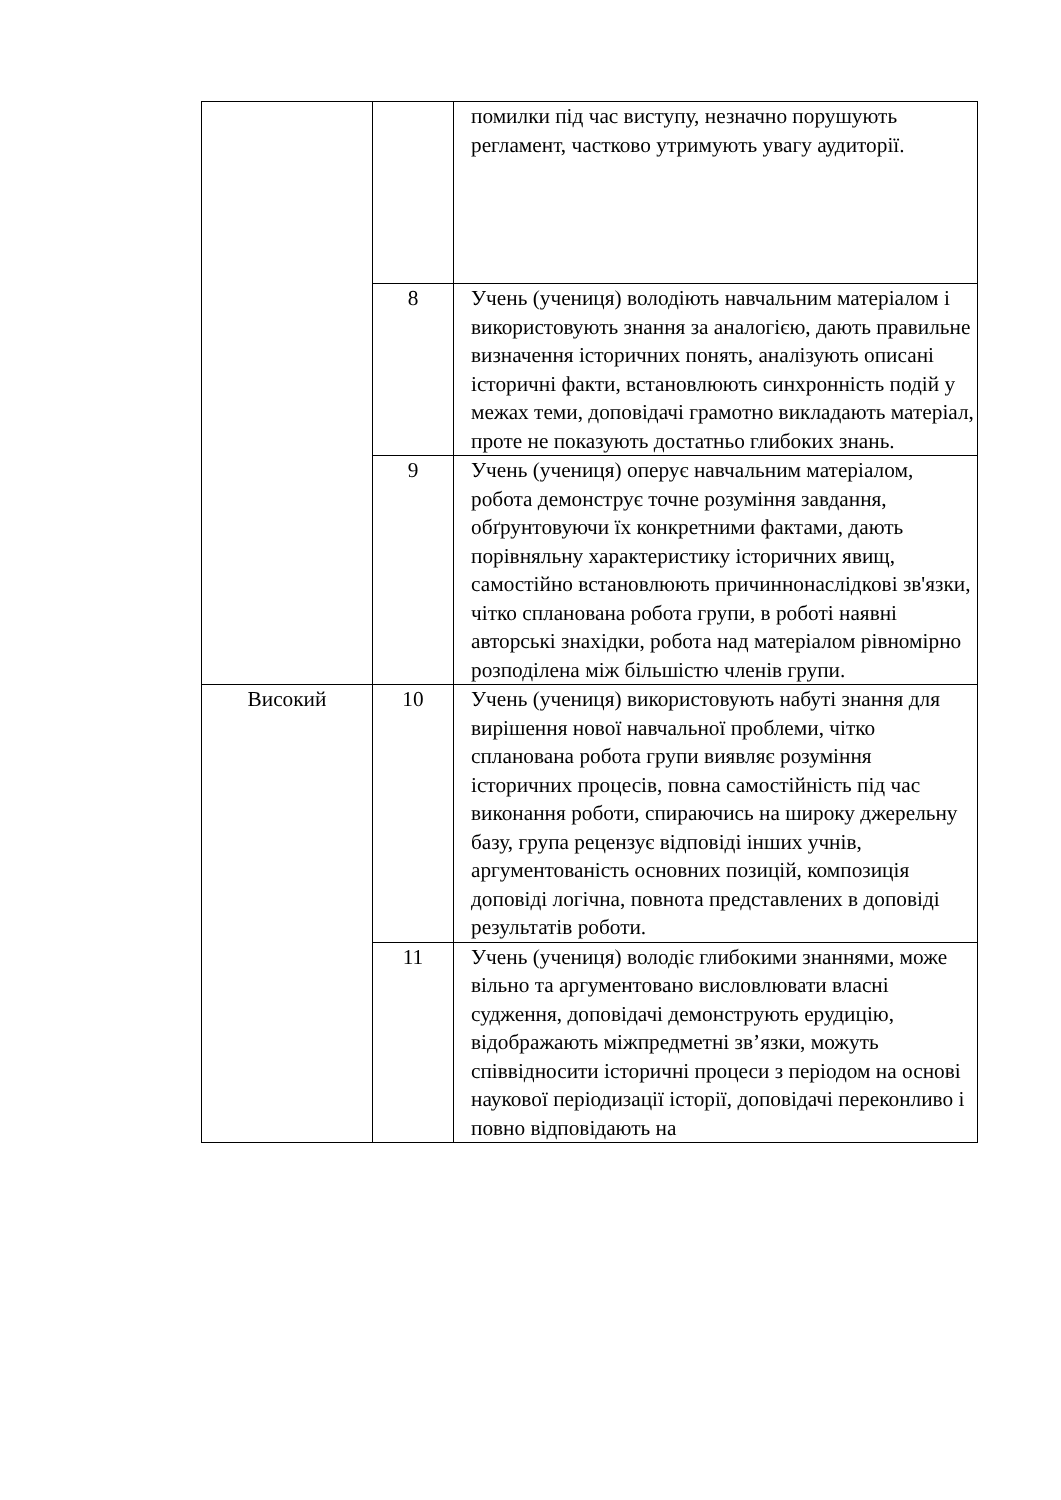| | | помилки під час виступу, незначно порушують регламент, частково утримують увагу аудиторії. |
| | 8 | Учень (учениця) володіють навчальним матеріалом і використовують знання за аналогією, дають правильне визначення історичних понять, аналізують описані історичні факти, встановлюють синхронність подій у межах теми, доповідачі грамотно викладають матеріал, проте не показують достатньо глибоких знань. |
| | 9 | Учень (учениця) оперує навчальним матеріалом, робота демонструє точне розуміння завдання, обґрунтовуючи їх конкретними фактами, дають порівняльну характеристику історичних явищ, самостійно встановлюють причиннонаслідкові зв'язки, чітко спланована робота групи, в роботі наявні авторські знахідки, робота над матеріалом рівномірно розподілена між більшістю членів групи. |
| Високий | 10 | Учень (учениця) використовують набуті знання для вирішення нової навчальної проблеми, чітко спланована робота групи виявляє розуміння історичних процесів, повна самостійність під час виконання роботи, спираючись на широку джерельну базу, група рецензує відповіді інших учнів, аргументованість основних позицій, композиція доповіді логічна, повнота представлених в доповіді результатів роботи. |
| | 11 | Учень (учениця) володіє глибокими знаннями, може вільно та аргументовано висловлювати власні судження, доповідачі демонструють ерудицію, відображають міжпредметні зв’язки, можуть співвідносити історичні процеси з періодом на основі наукової періодизації історії, доповідачі переконливо і повно відповідають на |